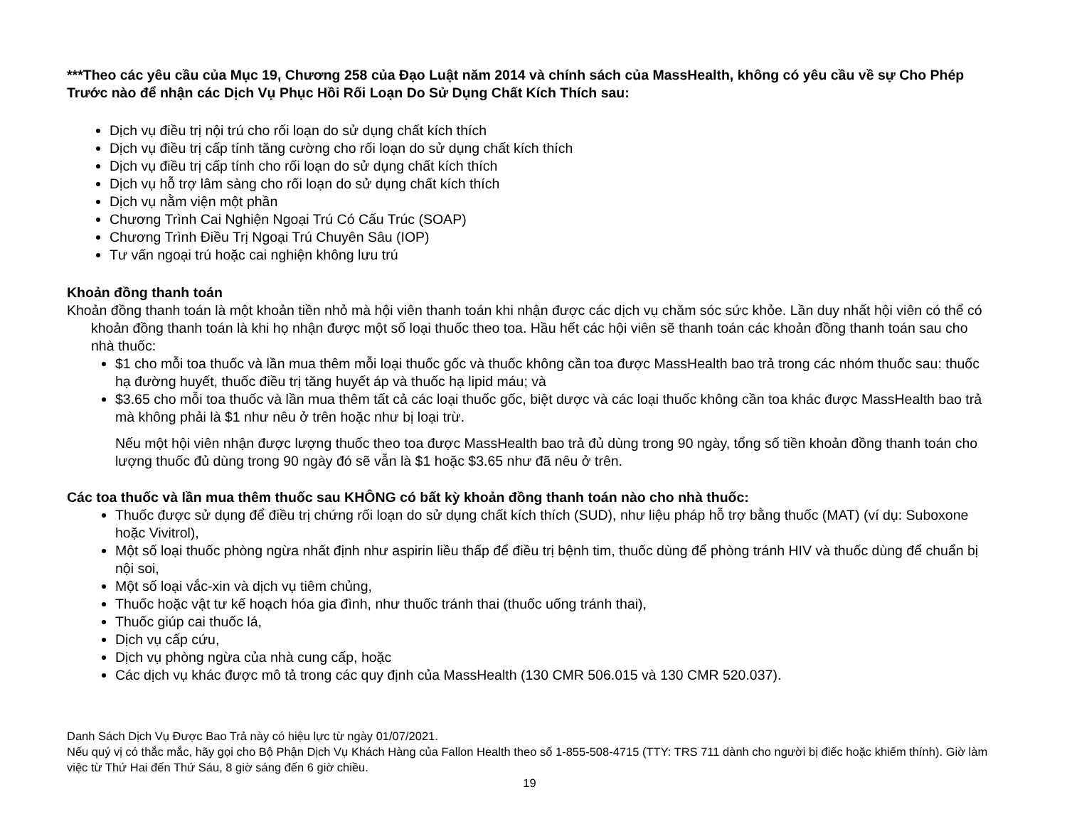***Theo các yêu cầu của Mục 19, Chương 258 của Đạo Luật năm 2014 và chính sách của MassHealth, không có yêu cầu về sự Cho Phép Trước nào để nhận các Dịch Vụ Phục Hồi Rối Loạn Do Sử Dụng Chất Kích Thích sau:
Dịch vụ điều trị nội trú cho rối loạn do sử dụng chất kích thích
Dịch vụ điều trị cấp tính tăng cường cho rối loạn do sử dụng chất kích thích
Dịch vụ điều trị cấp tính cho rối loạn do sử dụng chất kích thích
Dịch vụ hỗ trợ lâm sàng cho rối loạn do sử dụng chất kích thích
Dịch vụ nằm viện một phần
Chương Trình Cai Nghiện Ngoại Trú Có Cấu Trúc (SOAP)
Chương Trình Điều Trị Ngoại Trú Chuyên Sâu (IOP)
Tư vấn ngoại trú hoặc cai nghiện không lưu trú
Khoản đồng thanh toán
Khoản đồng thanh toán là một khoản tiền nhỏ mà hội viên thanh toán khi nhận được các dịch vụ chăm sóc sức khỏe. Lần duy nhất hội viên có thể có khoản đồng thanh toán là khi họ nhận được một số loại thuốc theo toa. Hầu hết các hội viên sẽ thanh toán các khoản đồng thanh toán sau cho nhà thuốc:
$1 cho mỗi toa thuốc và lần mua thêm mỗi loại thuốc gốc và thuốc không cần toa được MassHealth bao trả trong các nhóm thuốc sau: thuốc hạ đường huyết, thuốc điều trị tăng huyết áp và thuốc hạ lipid máu; và
$3.65 cho mỗi toa thuốc và lần mua thêm tất cả các loại thuốc gốc, biệt dược và các loại thuốc không cần toa khác được MassHealth bao trả mà không phải là $1 như nêu ở trên hoặc như bị loại trừ.
Nếu một hội viên nhận được lượng thuốc theo toa được MassHealth bao trả đủ dùng trong 90 ngày, tổng số tiền khoản đồng thanh toán cho lượng thuốc đủ dùng trong 90 ngày đó sẽ vẫn là $1 hoặc $3.65 như đã nêu ở trên.
Các toa thuốc và lần mua thêm thuốc sau KHÔNG có bất kỳ khoản đồng thanh toán nào cho nhà thuốc:
Thuốc được sử dụng để điều trị chứng rối loạn do sử dụng chất kích thích (SUD), như liệu pháp hỗ trợ bằng thuốc (MAT) (ví dụ: Suboxone hoặc Vivitrol),
Một số loại thuốc phòng ngừa nhất định như aspirin liều thấp để điều trị bệnh tim, thuốc dùng để phòng tránh HIV và thuốc dùng để chuẩn bị nội soi,
Một số loại vắc-xin và dịch vụ tiêm chủng,
Thuốc hoặc vật tư kế hoạch hóa gia đình, như thuốc tránh thai (thuốc uống tránh thai),
Thuốc giúp cai thuốc lá,
Dịch vụ cấp cứu,
Dịch vụ phòng ngừa của nhà cung cấp, hoặc
Các dịch vụ khác được mô tả trong các quy định của MassHealth (130 CMR 506.015 và 130 CMR 520.037).
Danh Sách Dịch Vụ Được Bao Trả này có hiệu lực từ ngày 01/07/2021.
Nếu quý vị có thắc mắc, hãy gọi cho Bộ Phận Dịch Vụ Khách Hàng của Fallon Health theo số 1-855-508-4715 (TTY: TRS 711 dành cho người bị điếc hoặc khiếm thính). Giờ làm việc từ Thứ Hai đến Thứ Sáu, 8 giờ sáng đến 6 giờ chiều.
19